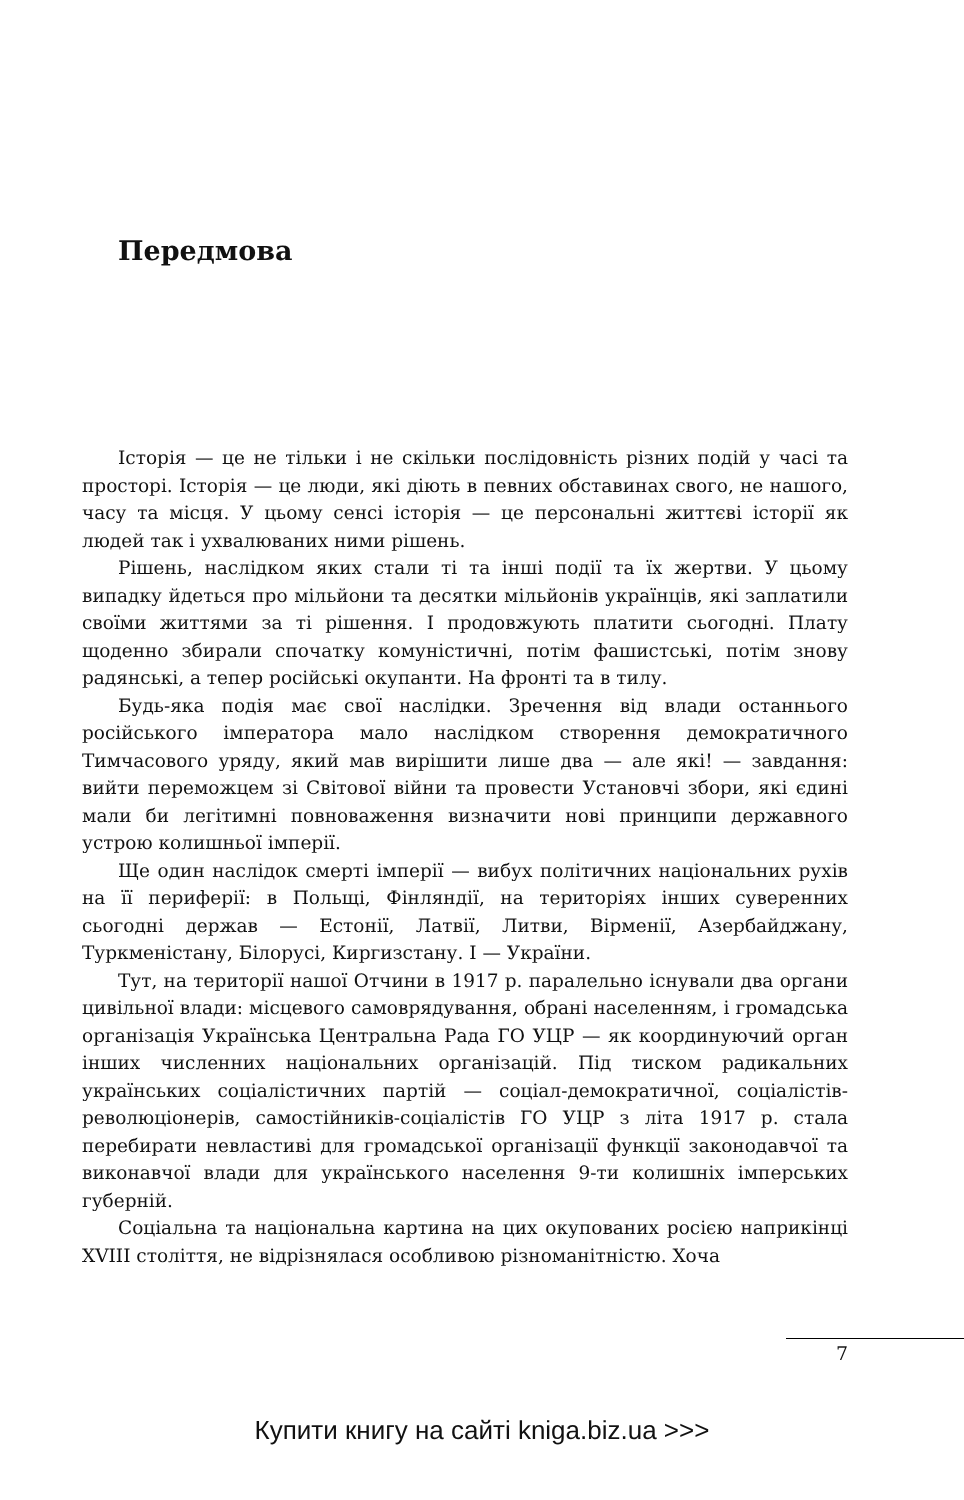Передмова
Історія — це не тільки і не скільки послідовність різних подій у часі та просторі. Історія — це люди, які діють в певних обставинах свого, не нашого, часу та місця. У цьому сенсі історія — це персональні життєві історії як людей так і ухвалюваних ними рішень.
Рішень, наслідком яких стали ті та інші події та їх жертви. У цьому випадку йдеться про мільйони та десятки мільйонів українців, які заплатили своїми життями за ті рішення. І продовжують платити сьогодні. Плату щоденно збирали спочатку комуністичні, потім фашистські, потім знову радянські, а тепер російські окупанти. На фронті та в тилу.
Будь-яка подія має свої наслідки. Зречення від влади останнього російського імператора мало наслідком створення демократичного Тимчасового уряду, який мав вирішити лише два — але які! — завдання: вийти переможцем зі Світової війни та провести Установчі збори, які єдині мали би легітимні повноваження визначити нові принципи державного устрою колишньої імперії.
Ще один наслідок смерті імперії — вибух політичних національних рухів на її периферії: в Польщі, Фінляндії, на територіях інших суверенних сьогодні держав — Естонії, Латвії, Литви, Вірменії, Азербайджану, Туркменістану, Білорусі, Киргизстану. І — України.
Тут, на території нашої Отчини в 1917 р. паралельно існували два органи цивільної влади: місцевого самоврядування, обрані населенням, і громадська організація Українська Центральна Рада ГО УЦР — як координуючий орган інших численних національних організацій. Під тиском радикальних українських соціалістичних партій — соціал-демократичної, соціалістів-революціонерів, самостійників-соціалістів ГО УЦР з літа 1917 р. стала перебирати невластиві для громадської організації функції законодавчої та виконавчої влади для українського населення 9-ти колишніх імперських губерній.
Соціальна та національна картина на цих окупованих росією наприкінці XVIII століття, не відрізнялася особливою різноманітністю. Хоча
7
Купити книгу на сайті kniga.biz.ua >>>